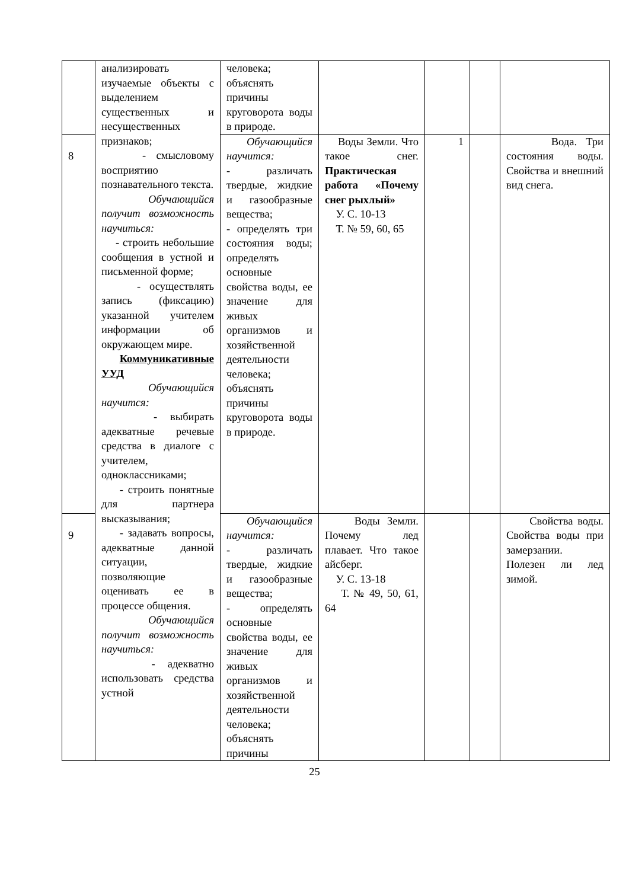| | анализировать изучаемые объекты с выделением существенных и несущественных признаков; - смысловому восприятию познавательного текста. Обучающийся получит возможность научиться: - строить небольшие сообщения в устной и письменной форме; - осуществлять запись (фиксацию) указанной учителем информации об окружающем мире. Коммуникативные УУД Обучающийся научится: - выбирать адекватные речевые средства в диалоге с учителем, одноклассниками; - строить понятные для партнера высказывания; - задавать вопросы, адекватные данной ситуации, позволяющие оценивать ее в процессе общения. Обучающийся получит возможность научиться: - адекватно использовать средства устной | человека; объяснять причины круговорота воды в природе. | | | | |
| 8 | | Обучающийся научится: - различать твердые, жидкие и газообразные вещества; - определять три состояния воды; определять основные свойства воды, ее значение для живых организмов и хозяйственной деятельности человека; объяснять причины круговорота воды в природе. | Воды Земли. Что такое снег. Практическая работа «Почему снег рыхлый» У. С. 10-13 Т. № 59, 60, 65 | 1 | | Вода. Три состояния воды. Свойства и внешний вид снега. |
| 9 | | Обучающийся научится: - различать твердые, жидкие и газообразные вещества; - определять основные свойства воды, ее значение для живых организмов и хозяйственной деятельности человека; объяснять причины | Воды Земли. Почему лед плавает. Что такое айсберг. У. С. 13-18 Т. № 49, 50, 61, 64 | | | Свойства воды. Свойства воды при замерзании. Полезен ли лед зимой. |
25